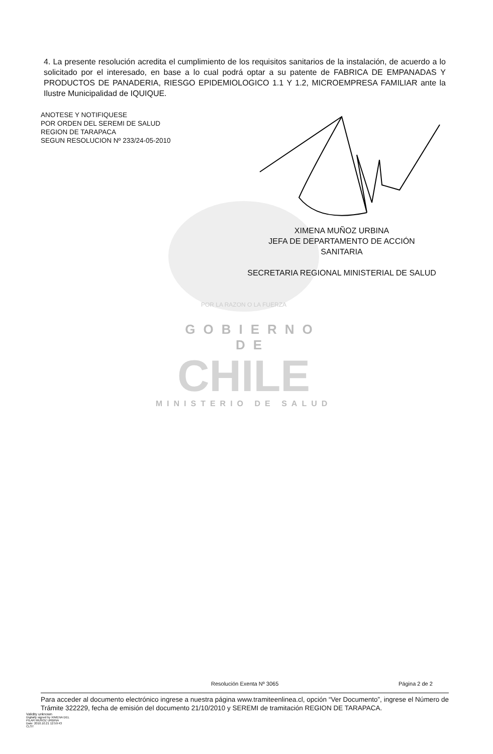4. La presente resolución acredita el cumplimiento de los requisitos sanitarios de la instalación, de acuerdo a lo solicitado por el interesado, en base a lo cual podrá optar a su patente de FABRICA DE EMPANADAS Y PRODUCTOS DE PANADERIA, RIESGO EPIDEMIOLOGICO 1.1 Y 1.2, MICROEMPRESA FAMILIAR ante la Ilustre Municipalidad de IQUIQUE.
ANOTESE Y NOTIFIQUESE
POR ORDEN DEL SEREMI DE SALUD
REGION DE TARAPACA
SEGUN RESOLUCION Nº 233/24-05-2010
POR LA RAZON O LA FUERZA
GOBIERNO DE
CHILE
MINISTERIO DE SALUD
XIMENA MUÑOZ URBINA
JEFA DE DEPARTAMENTO DE ACCIÓN
SANITARIA
SECRETARIA REGIONAL MINISTERIAL DE SALUD
Resolución Exenta Nº 3065 Página 2 de 2
Para acceder al documento electrónico ingrese a nuestra página www.tramiteenlinea.cl, opción “Ver Documento”, ingrese el Número de Trámite 322229, fecha de emisión del documento 21/10/2010 y SEREMI de tramitación REGION DE TARAPACA.
Validity unknown
Digitally signed by XIMENA DEL
PILAR MUÑOZ URBINA
Date: 2010.10.21 12:59:43
CLST